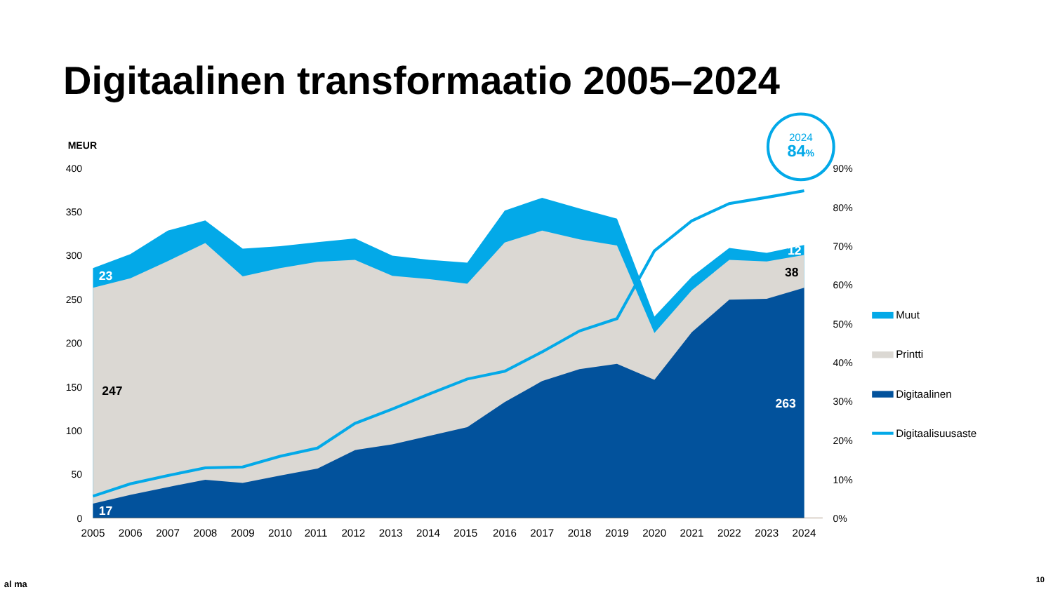Digitaalinen transformaatio 2005–2024
MEUR
400
350
300
250
200
150
100
50
0
90%
80%
70%
60%
50%
40%
30%
20%
10%
0%
2024
84%
23
247
17
12
38
263
2005
2006
2007
2008
2009
2010
2011
2012
2013
2014
2015
2016
2017
2018
2019
2020
2021
2022
2023
2024
Muut
Printti
Digitaalinen
Digitaalisuusaste
al ma
10